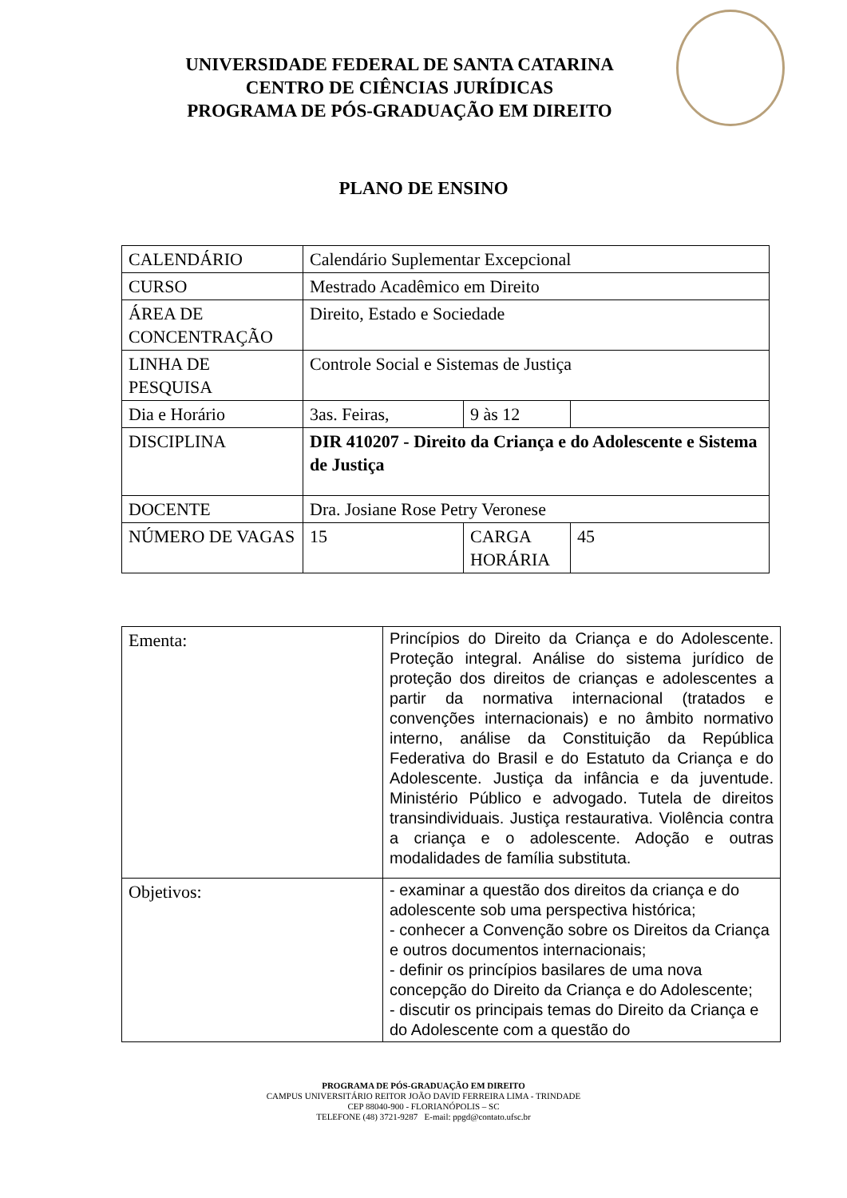UNIVERSIDADE FEDERAL DE SANTA CATARINA
CENTRO DE CIÊNCIAS JURÍDICAS
PROGRAMA DE PÓS-GRADUAÇÃO EM DIREITO
PLANO DE ENSINO
| CALENDÁRIO | Calendário Suplementar Excepcional | | |
| CURSO | Mestrado Acadêmico em Direito | | |
| ÁREA DE CONCENTRAÇÃO | Direito, Estado e Sociedade | | |
| LINHA DE PESQUISA | Controle Social e Sistemas de Justiça | | |
| Dia e Horário | 3as. Feiras, | 9 às 12 | |
| DISCIPLINA | DIR 410207 - Direito da Criança e do Adolescente e Sistema de Justiça | | |
| DOCENTE | Dra. Josiane Rose Petry Veronese | | |
| NÚMERO DE VAGAS | 15 | CARGA HORÁRIA | 45 |
| Ementa: | Princípios do Direito da Criança e do Adolescente. Proteção integral. Análise do sistema jurídico de proteção dos direitos de crianças e adolescentes a partir da normativa internacional (tratados e convenções internacionais) e no âmbito normativo interno, análise da Constituição da República Federativa do Brasil e do Estatuto da Criança e do Adolescente. Justiça da infância e da juventude. Ministério Público e advogado. Tutela de direitos transindividuais. Justiça restaurativa. Violência contra a criança e o adolescente. Adoção e outras modalidades de família substituta. |
| Objetivos: | - examinar a questão dos direitos da criança e do adolescente sob uma perspectiva histórica; - conhecer a Convenção sobre os Direitos da Criança e outros documentos internacionais; - definir os princípios basilares de uma nova concepção do Direito da Criança e do Adolescente; - discutir os principais temas do Direito da Criança e do Adolescente com a questão do |
PROGRAMA DE PÓS-GRADUAÇÃO EM DIREITO
CAMPUS UNIVERSITÁRIO REITOR JOÃO DAVID FERREIRA LIMA - TRINDADE
CEP 88040-900 - FLORIANÓPOLIS – SC
TELEFONE (48) 3721-9287 E-mail: ppgd@contato.ufsc.br